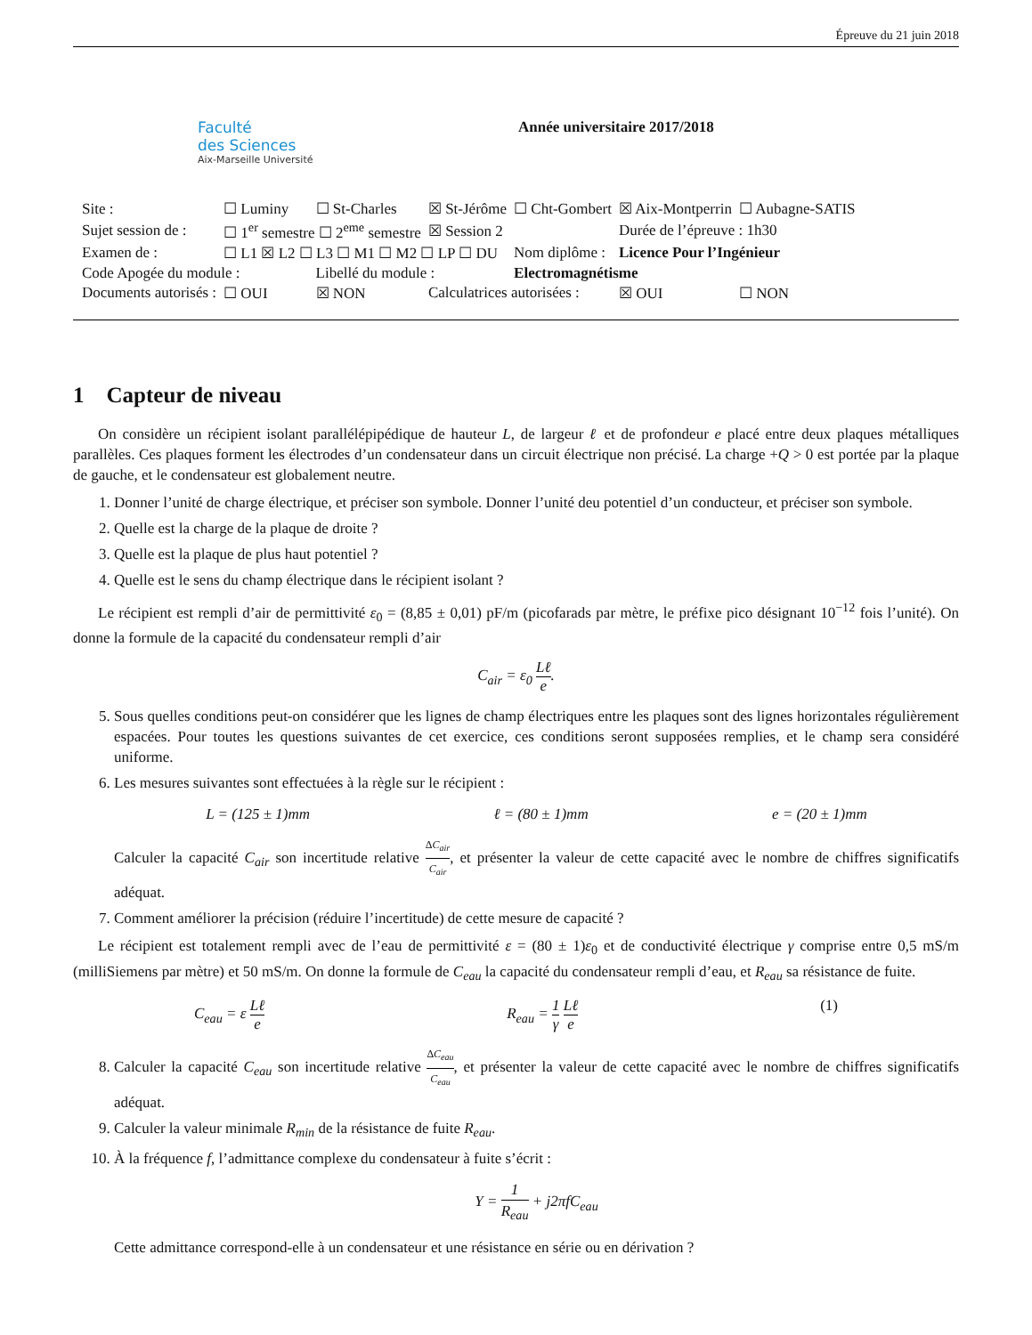Épreuve du 21 juin 2018
Faculté
des Sciences
Aix-Marseille Université
Année universitaire 2017/2018
| Site : | ☐ Luminy | ☐ St-Charles | ☒ St-Jérôme | ☐ Cht-Gombert | ☒ Aix-Montperrin | ☐ Aubagne-SATIS |
| Sujet session de : | ☐ 1<sup>er</sup> semestre ☐ 2<sup>eme</sup> semestre | | ☒ Session 2 | | Durée de l’épreuve : 1h30 | |
| Examen de : | ☐ L1 ☒ L2 ☐ L3 ☐ M1 ☐ M2 ☐ LP ☐ DU | | | Nom diplôme : | Licence Pour l’Ingénieur | |
| Code Apogée du module : | | Libellé du module : | | Electromagnétisme | | |
| Documents autorisés : | ☐ OUI | ☒ NON | Calculatrices autorisées : | | ☒ OUI | ☐ NON |
1 Capteur de niveau
On considère un récipient isolant parallélépipédique de hauteur L, de largeur ℓ et de profondeur e placé entre deux plaques métalliques parallèles. Ces plaques forment les électrodes d’un condensateur dans un circuit électrique non précisé. La charge +Q > 0 est portée par la plaque de gauche, et le condensateur est globalement neutre.
1. Donner l’unité de charge électrique, et préciser son symbole. Donner l’unité deu potentiel d’un conducteur, et préciser son symbole.
2. Quelle est la charge de la plaque de droite ?
3. Quelle est la plaque de plus haut potentiel ?
4. Quelle est le sens du champ électrique dans le récipient isolant ?
Le récipient est rempli d’air de permittivité ε<sub>0</sub> = (8,85 ± 0,01) pF/m (picofarads par mètre, le préfixe pico désignant 10<sup>−12</sup> fois l’unité). On donne la formule de la capacité du condensateur rempli d’air
C<sub>air</sub> = ε<sub>0</sub> Lℓ e.
5. Sous quelles conditions peut-on considérer que les lignes de champ électriques entre les plaques sont des lignes horizontales régulièrement espacées. Pour toutes les questions suivantes de cet exercice, ces conditions seront supposées remplies, et le champ sera considéré uniforme.
6. Les mesures suivantes sont effectuées à la règle sur le récipient :
L = (125 ± 1)mm ℓ = (80 ± 1)mm e = (20 ± 1)mm
Calculer la capacité C<sub>air</sub> son incertitude relative ΔC<sub>air</sub> C<sub>air</sub>, et présenter la valeur de cette capacité avec le nombre de chiffres significatifs adéquat.
7. Comment améliorer la précision (réduire l’incertitude) de cette mesure de capacité ?
Le récipient est totalement rempli avec de l’eau de permittivité ε = (80 ± 1)ε<sub>0</sub> et de conductivité électrique γ comprise entre 0,5 mS/m (milliSiemens par mètre) et 50 mS/m. On donne la formule de C<sub>eau</sub> la capacité du condensateur rempli d’eau, et R<sub>eau</sub> sa résistance de fuite.
C<sub>eau</sub> = ε Lℓ e R<sub>eau</sub> = 1 γ Lℓ e (1)
8. Calculer la capacité C<sub>eau</sub> son incertitude relative ΔC<sub>eau</sub> C<sub>eau</sub>, et présenter la valeur de cette capacité avec le nombre de chiffres significatifs adéquat.
9. Calculer la valeur minimale R<sub>min</sub> de la résistance de fuite R<sub>eau</sub>.
10. À la fréquence f, l’admittance complexe du condensateur à fuite s’écrit :
Y = 1 R<sub>eau</sub> + j2πfC<sub>eau</sub>
Cette admittance correspond-elle à un condensateur et une résistance en série ou en dérivation ?